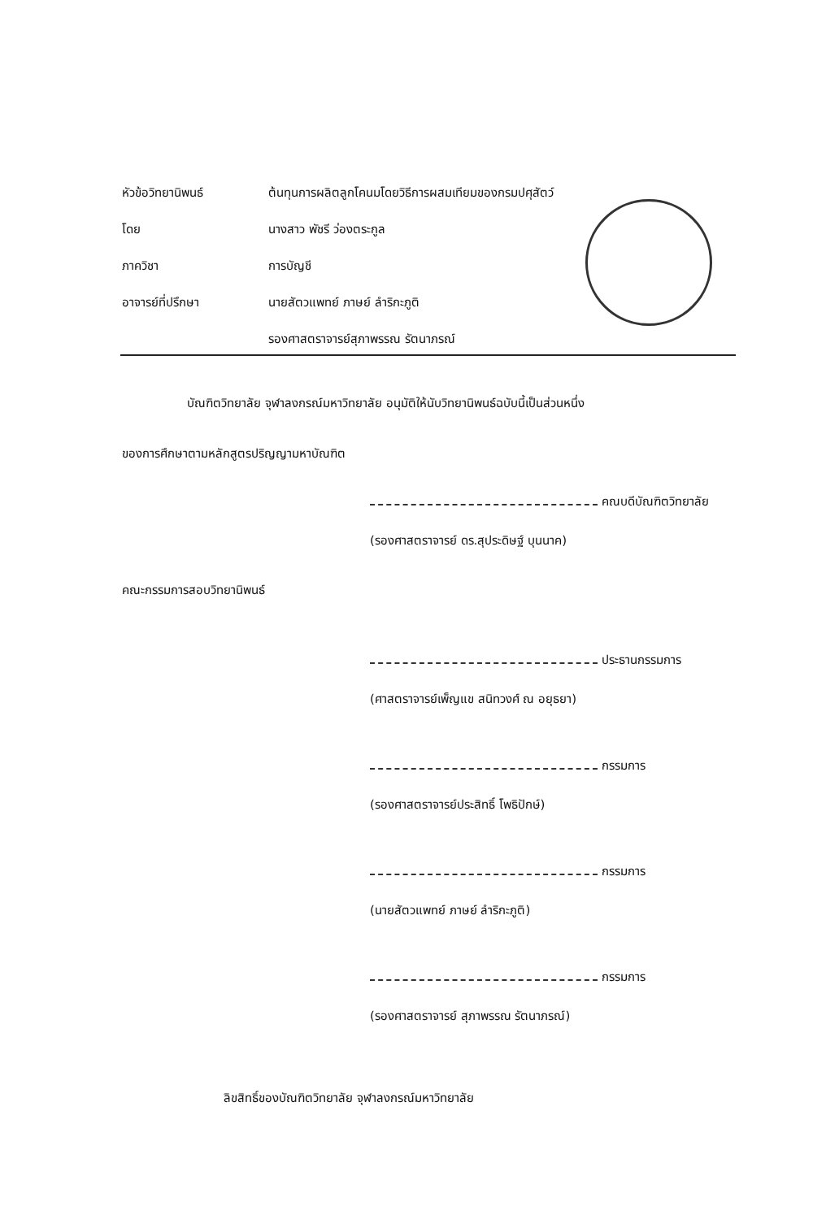หัวข้อวิทยานิพนธ์ ต้นทุนการผลิตลูกโคนมโดยวิธีการผสมเทียมของกรมปศุสัตว์
โดย นางสาว พัชรี ว่องตระกูล
ภาควิชา การบัญชี
อาจารย์ที่ปรึกษา นายสัตวแพทย์ ภาษย์ ลำริกะภูติ
รองศาสตราจารย์สุภาพรรณ รัตนาภรณ์
บัณฑิตวิทยาลัย จุฬาลงกรณ์มหาวิทยาลัย อนุมัติให้นับวิทยานิพนธ์ฉบับนี้เป็นส่วนหนึ่ง
ของการศึกษาตามหลักสูตรปริญญามหาบัณฑิต
คณบดีบัณฑิตวิทยาลัย
(รองศาสตราจารย์ ดร.สุประดิษฐ์ บุนนาค)
คณะกรรมการสอบวิทยานิพนธ์
ประธานกรรมการ
(ศาสตราจารย์เพ็ญแข สนิทวงศ์ ณ อยุธยา)
กรรมการ
(รองศาสตราจารย์ประสิทธิ์ โพธิปักษ์)
กรรมการ
(นายสัตวแพทย์ ภาษย์ ลำริกะภูติ)
กรรมการ
(รองศาสตราจารย์ สุภาพรรณ รัตนาภรณ์)
ลิขสิทธิ์ของบัณฑิตวิทยาลัย จุฬาลงกรณ์มหาวิทยาลัย